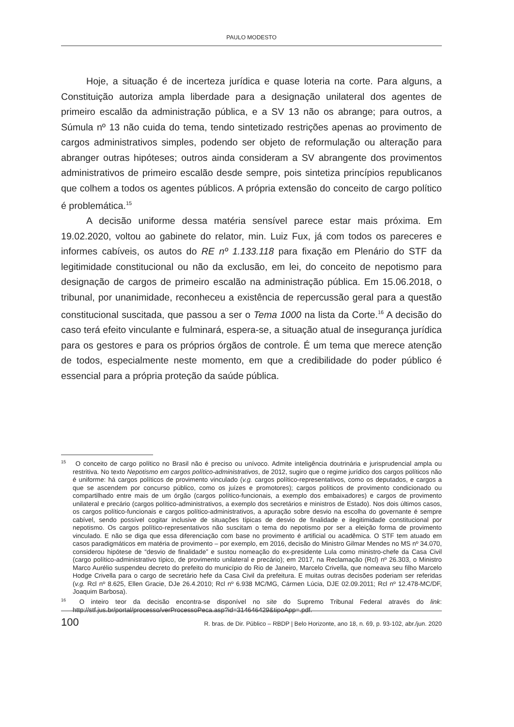PAULO MODESTO
Hoje, a situação é de incerteza jurídica e quase loteria na corte. Para alguns, a Constituição autoriza ampla liberdade para a designação unilateral dos agentes de primeiro escalão da administração pública, e a SV 13 não os abrange; para outros, a Súmula nº 13 não cuida do tema, tendo sintetizado restrições apenas ao provimento de cargos administrativos simples, podendo ser objeto de reformulação ou alteração para abranger outras hipóteses; outros ainda consideram a SV abrangente dos provimentos administrativos de primeiro escalão desde sempre, pois sintetiza princípios republicanos que colhem a todos os agentes públicos. A própria extensão do conceito de cargo político é problemática.<sup>15</sup>
A decisão uniforme dessa matéria sensível parece estar mais próxima. Em 19.02.2020, voltou ao gabinete do relator, min. Luiz Fux, já com todos os pareceres e informes cabíveis, os autos do RE nº 1.133.118 para fixação em Plenário do STF da legitimidade constitucional ou não da exclusão, em lei, do conceito de nepotismo para designação de cargos de primeiro escalão na administração pública. Em 15.06.2018, o tribunal, por unanimidade, reconheceu a existência de repercussão geral para a questão constitucional suscitada, que passou a ser o Tema 1000 na lista da Corte.<sup>16</sup> A decisão do caso terá efeito vinculante e fulminará, espera-se, a situação atual de insegurança jurídica para os gestores e para os próprios órgãos de controle. É um tema que merece atenção de todos, especialmente neste momento, em que a credibilidade do poder público é essencial para a própria proteção da saúde pública.
<sup>15</sup> O conceito de cargo político no Brasil não é preciso ou unívoco. Admite inteligência doutrinária e jurisprudencial ampla ou restritiva. No texto Nepotismo em cargos político-administrativos, de 2012, sugiro que o regime jurídico dos cargos políticos não é uniforme: há cargos políticos de provimento vinculado (v.g. cargos político-representativos, como os deputados, e cargos a que se ascendem por concurso público, como os juízes e promotores); cargos políticos de provimento condicionado ou compartilhado entre mais de um órgão (cargos político-funcionais, a exemplo dos embaixadores) e cargos de provimento unilateral e precário (cargos político-administrativos, a exemplo dos secretários e ministros de Estado). Nos dois últimos casos, os cargos político-funcionais e cargos político-administrativos, a apuração sobre desvio na escolha do governante é sempre cabível, sendo possível cogitar inclusive de situações típicas de desvio de finalidade e ilegitimidade constitucional por nepotismo. Os cargos político-representativos não suscitam o tema do nepotismo por ser a eleição forma de provimento vinculado. E não se diga que essa diferenciação com base no provimento é artificial ou acadêmica. O STF tem atuado em casos paradigmáticos em matéria de provimento – por exemplo, em 2016, decisão do Ministro Gilmar Mendes no MS nº 34.070, considerou hipótese de “desvio de finalidade” e sustou nomeação do ex-presidente Lula como ministro-chefe da Casa Civil (cargo político-administrativo típico, de provimento unilateral e precário); em 2017, na Reclamação (Rcl) nº 26.303, o Ministro Marco Aurélio suspendeu decreto do prefeito do município do Rio de Janeiro, Marcelo Crivella, que nomeava seu filho Marcelo Hodge Crivella para o cargo de secretário hefe da Casa Civil da prefeitura. E muitas outras decisões poderiam ser referidas (v.g. Rcl nº 8.625, Ellen Gracie, DJe 26.4.2010; Rcl nº 6.938 MC/MG, Cármen Lúcia, DJE 02.09.2011; Rcl nº 12.478-MC/DF, Joaquim Barbosa).
<sup>16</sup> O inteiro teor da decisão encontra-se disponível no site do Supremo Tribunal Federal através do link: http://stf.jus.br/portal/processo/verProcessoPeca.asp?id=314646429&tipoApp=.pdf.
100 R. bras. de Dir. Público – RBDP | Belo Horizonte, ano 18, n. 69, p. 93-102, abr./jun. 2020